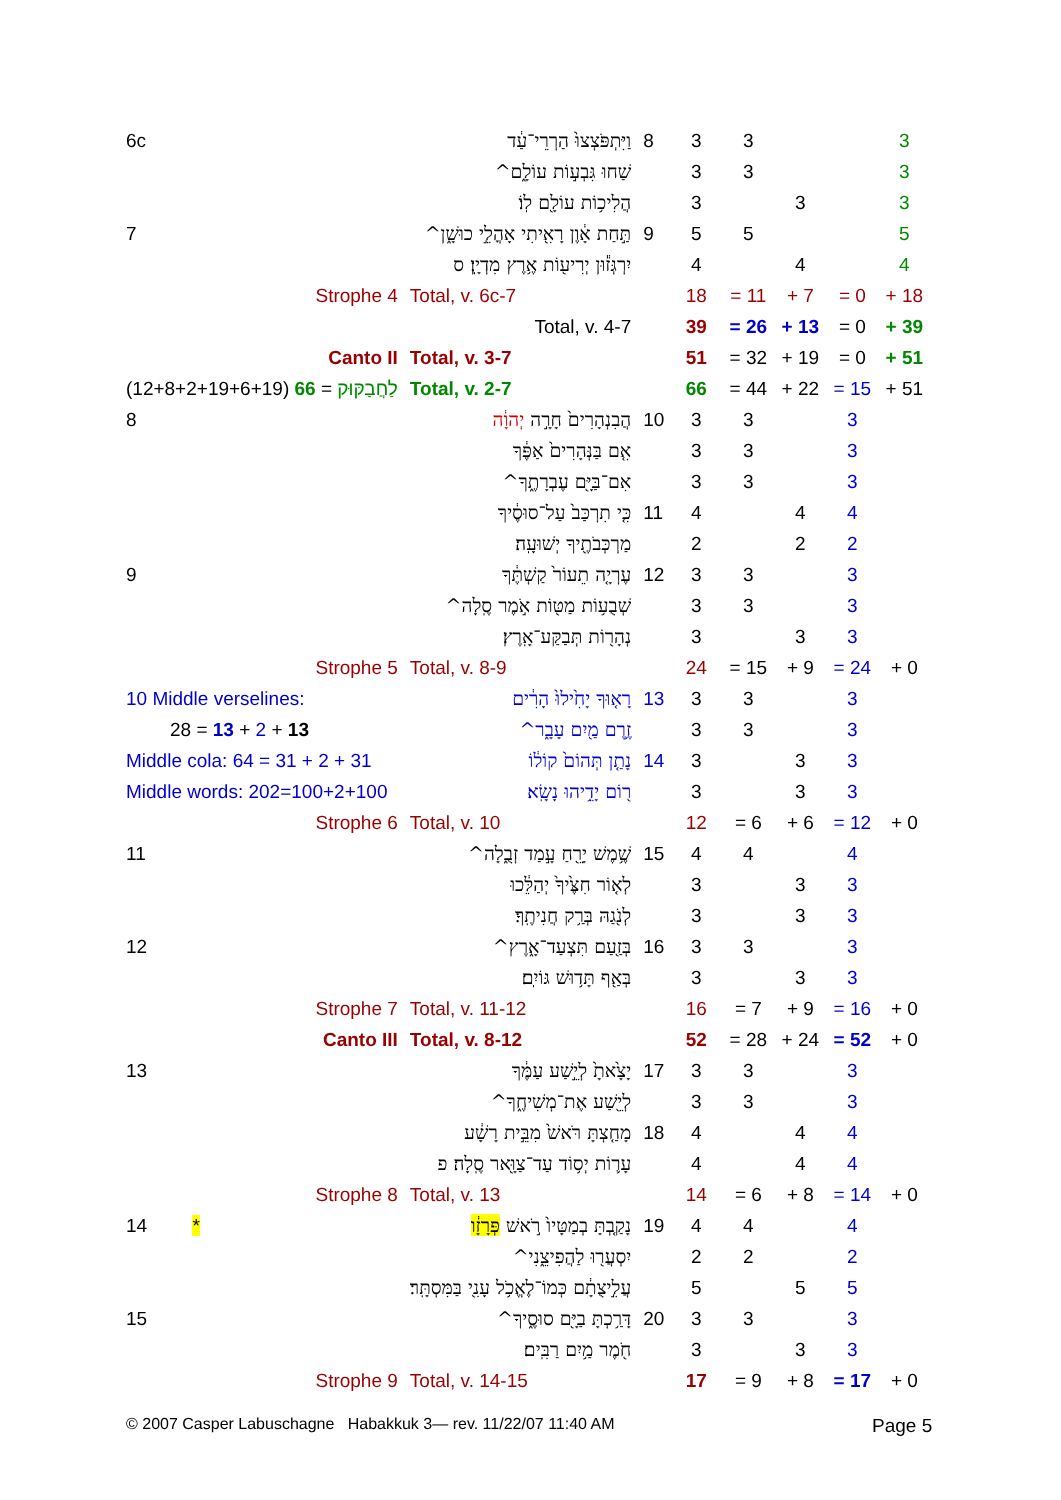| 6c | וַיִּתְפֹּצְצוּ֙ הַרְרֵי־עַ֔ד | 8 | 3 | 3 | | | 3 |
| | שַׁחוּ גִּבְע֣וֹת עוֹלָ֑ם^ | | 3 | 3 | | | 3 |
| | הֲלִיכ֥וֹת עוֹלָ֖ם לֽוֹ׃ | | 3 | | 3 | | 3 |
| 7 | תַּ֣חַת אָ֔וֶן רָאִ֖יתִי אָהֳלֵ֣י כוּשָׁ֑ן^ | 9 | 5 | 5 | | | 5 |
| | יִרְגְּז֕וּן יְרִיע֖וֹת אֶ֥רֶץ מִדְיָֽן׃ ס | | 4 | | 4 | | 4 |
| Strophe 4 | Total, v. 6c-7 | | 18 | = 11 | + 7 | = 0 | + 18 |
| | Total, v. 4-7 | | 39 | = 26 | + 13 | = 0 | + 39 |
| Canto II | Total, v. 3-7 | | 51 | = 32 | + 19 | = 0 | + 51 |
| לַחֲבַקּוּק = 66 (12+8+2+19+6+19) | Total, v. 2-7 | | 66 | = 44 | + 22 | = 15 | + 51 |
| 8 | הֲבִנְהָרִים֙ חָרָ֣ה יְהוָ֔ה | 10 | 3 | 3 | | 3 | |
| | אִ֤ם בַּנְּהָרִים֙ אַפֶּ֔ךָ | | 3 | 3 | | 3 | |
| | אִם־בַּיָּ֖ם עֶבְרָתֶ֑ךָ^ | | 3 | 3 | | 3 | |
| | כִּ֤י תִרְכַּב֙ עַל־סוּסֶ֔יךָ | 11 | 4 | | 4 | 4 | |
| | מַרְכְּבֹתֶ֖יךָ יְשׁוּעָֽה׃ | | 2 | | 2 | 2 | |
| 9 | עֶרְיָ֤ה תֵעוֹר֙ קַשְׁתֶּ֔ךָ | 12 | 3 | 3 | | 3 | |
| | שְׁבֻע֥וֹת מַטּ֖וֹת אֹ֣מֶר סֶֽלָה^ | | 3 | 3 | | 3 | |
| | נְהָר֖וֹת תְּבַקַּע־אָֽרֶץ׃ | | 3 | | 3 | 3 | |
| Strophe 5 | Total, v. 8-9 | | 24 | = 15 | + 9 | = 24 | + 0 |
| 10 Middle verselines: | רָא֤וּךָ יָחִ֙ילוּ֙ הָרִ֔ים | 13 | 3 | 3 | | 3 | |
| 28 = 13 + 2 + 13 | זֶ֥רֶם מַ֖יִם עָבָ֑ר^ | | 3 | 3 | | 3 | |
| Middle cola: 64 = 31 + 2 + 31 | נָתַ֤ן תְּהוֹם֙ קוֹל֔וֹ | 14 | 3 | | 3 | 3 | |
| Middle words: 202=100+2+100 | ר֖וֹם יָדֵ֥יהוּ נָשָֽׂא׃ | | 3 | | 3 | 3 | |
| Strophe 6 | Total, v. 10 | | 12 | = 6 | + 6 | = 12 | + 0 |
| 11 | שֶׁ֥מֶשׁ יָרֵ֖חַ עָ֣מַד זְבֻ֑לָה^ | 15 | 4 | 4 | | 4 | |
| | לְא֤וֹר חִצֶּ֙יךָ֙ יְהַלֵּ֔כוּ | | 3 | | 3 | 3 | |
| | לְנֹ֖גַהּ בְּרַ֥ק חֲנִיתֶֽךָ׃ | | 3 | | 3 | 3 | |
| 12 | בְּזַ֖עַם תִּצְעַד־אָ֑רֶץ^ | 16 | 3 | 3 | | 3 | |
| | בְּאַ֖ף תָּד֥וּשׁ גּוֹיִֽם׃ | | 3 | | 3 | 3 | |
| Strophe 7 | Total, v. 11-12 | | 16 | = 7 | + 9 | = 16 | + 0 |
| Canto III | Total, v. 8-12 | | 52 | = 28 | + 24 | = 52 | + 0 |
| 13 | יָצָ֙אתָ֙ לְיֵ֣שַׁע עַמֶּ֔ךָ | 17 | 3 | 3 | | 3 | |
| | לְיֵ֖שַׁע אֶת־מְשִׁיחֶ֑ךָ^ | | 3 | 3 | | 3 | |
| | מָחַ֤צְתָּ רֹּאשׁ֙ מִבֵּ֣ית רָשָׁ֔ע | 18 | 4 | | 4 | 4 | |
| | עָר֛וֹת יְס֥וֹד עַד־צַוָּ֖אר סֶֽלָה׃ פ | | 4 | | 4 | 4 | |
| Strophe 8 | Total, v. 13 | | 14 | = 6 | + 8 | = 14 | + 0 |
| 14 * | נָקַ֤בְתָּ בְמַטָּיו֙ רֹ֣אשׁ פְּרָזָ֔ו | 19 | 4 | 4 | | 4 | |
| | יִסְעֲר֖וּ לַהֲפִיצֵ֑נִי^ | | 2 | 2 | | 2 | |
| | עֲלִ֣יצֻתָ֔ם כְּמוֹ־לֶאֱכֹ֥ל עָנִ֖י בַּמִּסְתָּֽר׃ | | 5 | | 5 | 5 | |
| 15 | דָּרַ֥כְתָּ בַיָּ֖ם סוּסֶ֑יךָ^ | 20 | 3 | 3 | | 3 | |
| | חֹ֖מֶר מַ֥יִם רַבִּֽים׃ | | 3 | | 3 | 3 | |
| Strophe 9 | Total, v. 14-15 | | 17 | = 9 | + 8 | = 17 | + 0 |
© 2007 Casper Labuschagne Habakkuk 3— rev. 11/22/07 11:40 AM
Page 5